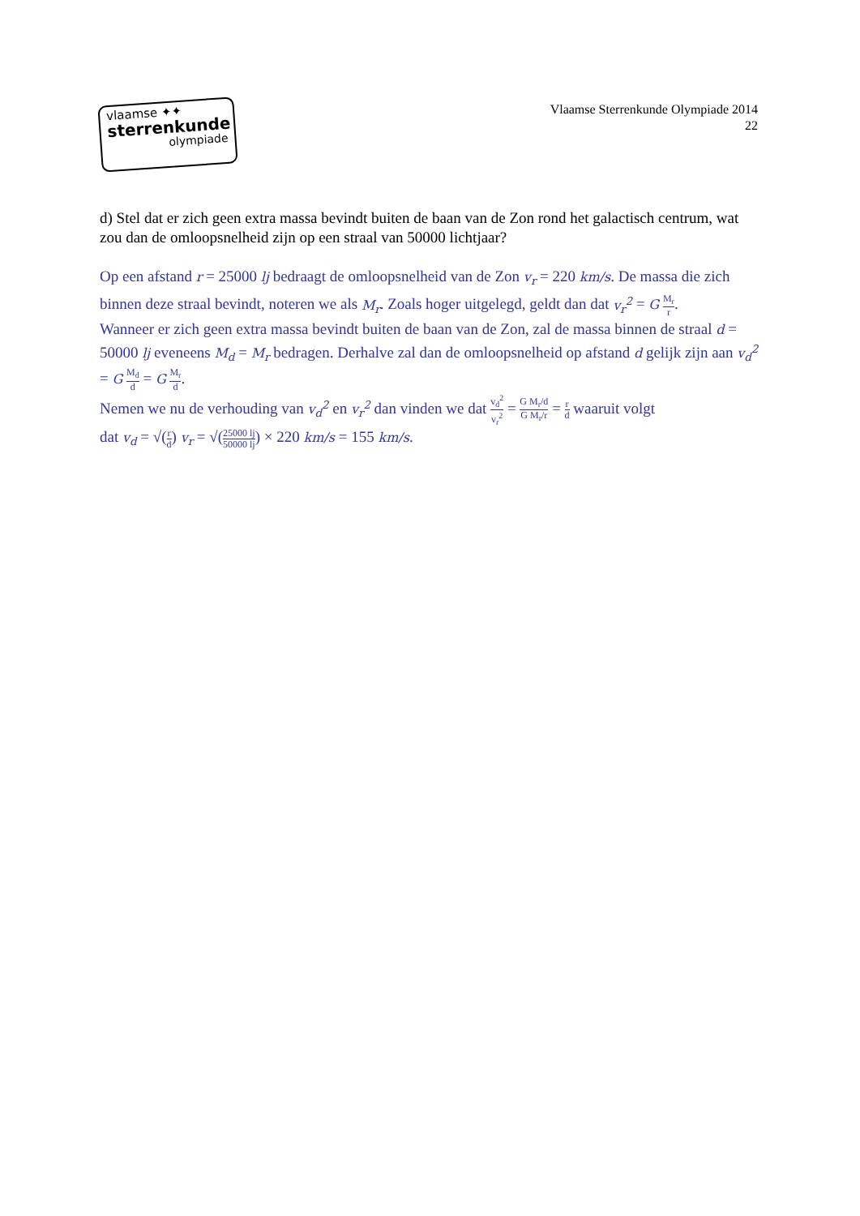vlaamse ✦✦
sterrenkunde
olympiade
Vlaamse Sterrenkunde Olympiade 2014
22
d) Stel dat er zich geen extra massa bevindt buiten de baan van de Zon rond het galactisch centrum, wat zou dan de omloopsnelheid zijn op een straal van 50000 lichtjaar?
Op een afstand r = 25000 lj bedraagt de omloopsnelheid van de Zon v<sub>r</sub> = 220 km/s. De massa die zich binnen deze straal bevindt, noteren we als M<sub>r</sub>. Zoals hoger uitgelegd, geldt dan dat v<sub>r</sub><sup>2</sup> = G M<sub>r</sub> r.
Wanneer er zich geen extra massa bevindt buiten de baan van de Zon, zal de massa binnen de straal d = 50000 lj eveneens M<sub>d</sub> = M<sub>r</sub> bedragen. Derhalve zal dan de omloopsnelheid op afstand d gelijk zijn aan v<sub>d</sub><sup>2</sup> = G M<sub>d</sub> d = G M<sub>r</sub> d.
Nemen we nu de verhouding van v<sub>d</sub><sup>2</sup> en v<sub>r</sub><sup>2</sup> dan vinden we dat v<sub>d</sub><sup>2</sup> v<sub>r</sub><sup>2</sup> = G M<sub>r</sub>/d G M<sub>r</sub>/r = r d waaruit volgt
dat v<sub>d</sub> = √(r d) v<sub>r</sub> = √(25000 lj 50000 lj) × 220 km/s = 155 km/s.